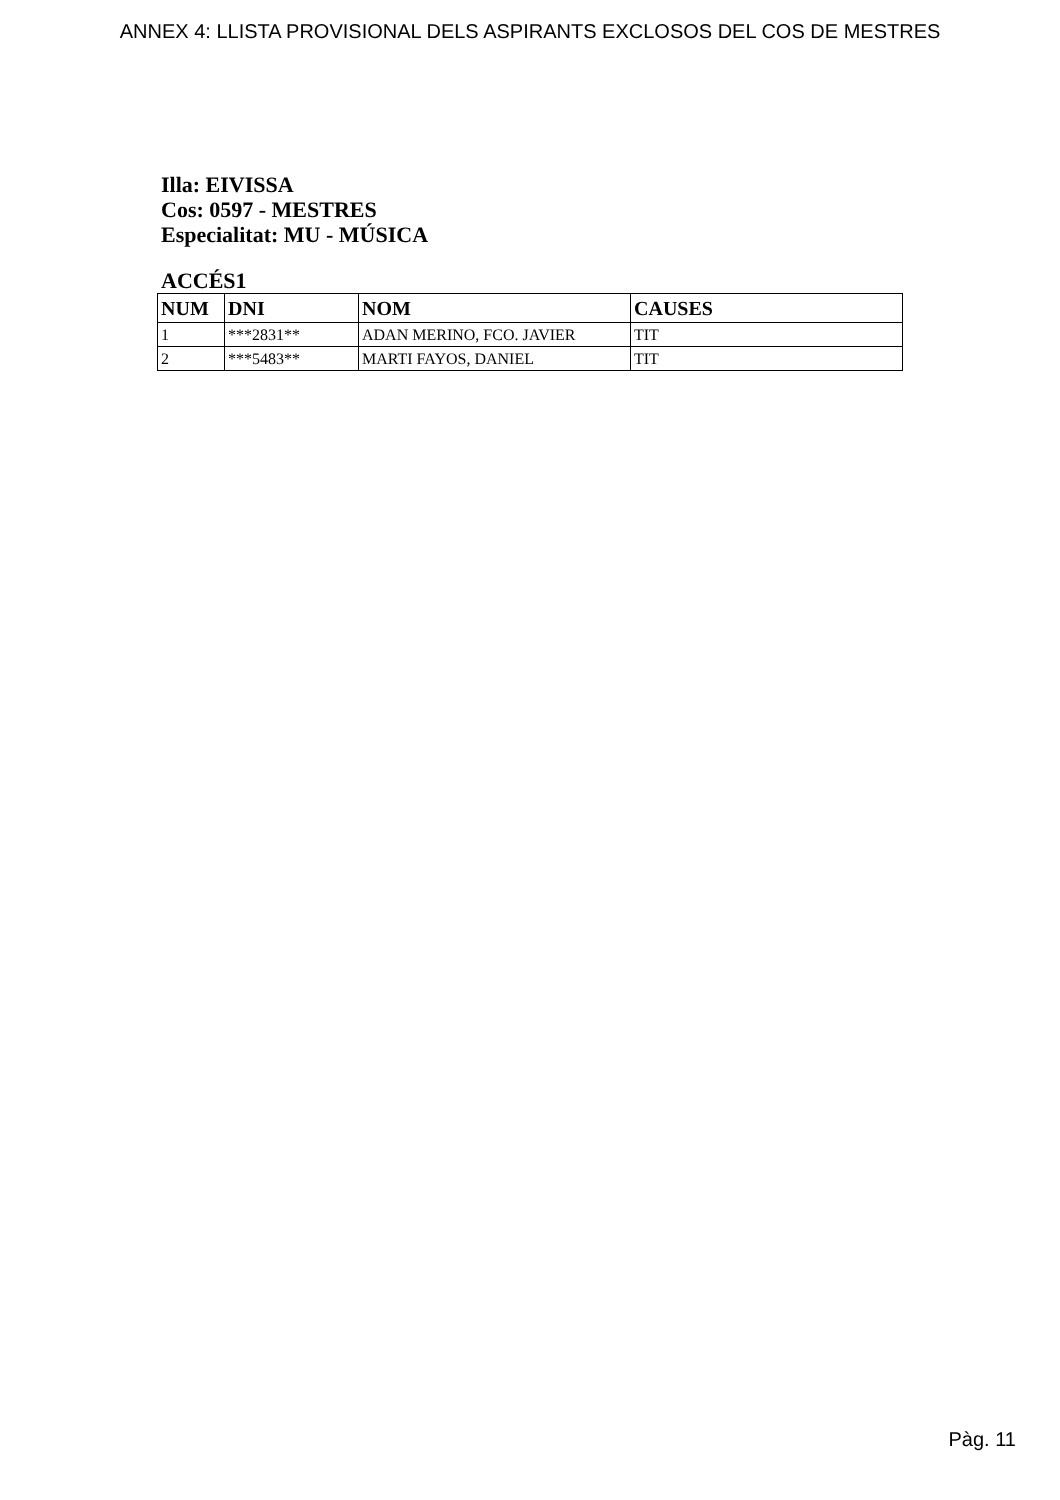ANNEX 4: LLISTA PROVISIONAL DELS ASPIRANTS EXCLOSOS DEL COS DE MESTRES
Illa: EIVISSA
Cos: 0597 - MESTRES
Especialitat: MU - MÚSICA
ACCÉS1
| NUM | DNI | NOM | CAUSES |
| --- | --- | --- | --- |
| 1 | ***2831** | ADAN MERINO, FCO. JAVIER | TIT |
| 2 | ***5483** | MARTI FAYOS, DANIEL | TIT |
Pàg. 11